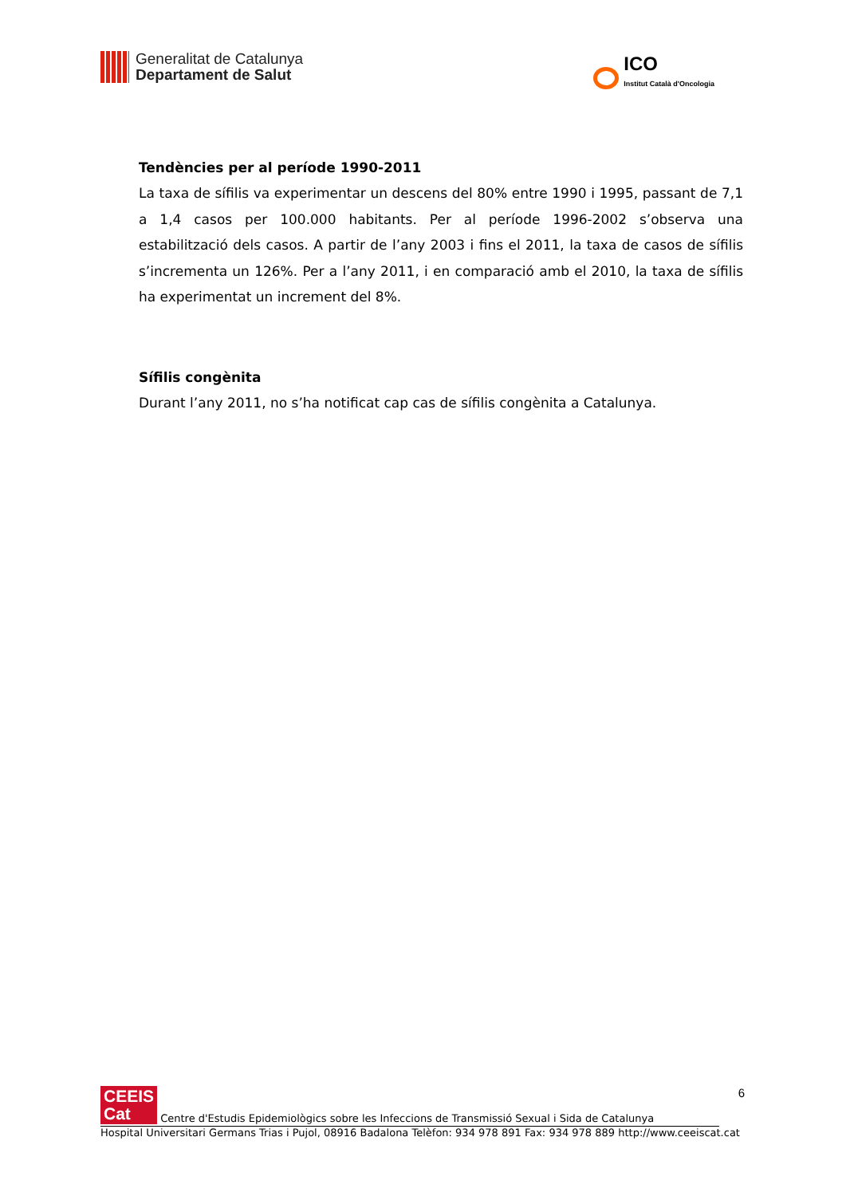Generalitat de Catalunya
Departament de Salut
ICO
Institut Català d'Oncologia
Tendències per al període 1990-2011
La taxa de sífilis va experimentar un descens del 80% entre 1990 i 1995, passant de 7,1 a 1,4 casos per 100.000 habitants. Per al període 1996-2002 s’observa una estabilització dels casos. A partir de l’any 2003 i fins el 2011, la taxa de casos de sífilis s’incrementa un 126%. Per a l’any 2011, i en comparació amb el 2010, la taxa de sífilis ha experimentat un increment del 8%.
Sífilis congènita
Durant l’any 2011, no s’ha notificat cap cas de sífilis congènita a Catalunya.
6
CEEIS
Cat Centre d'Estudis Epidemiològics sobre les Infeccions de Transmissió Sexual i Sida de Catalunya
Hospital Universitari Germans Trias i Pujol, 08916 Badalona Telèfon: 934 978 891 Fax: 934 978 889 http://www.ceeiscat.cat